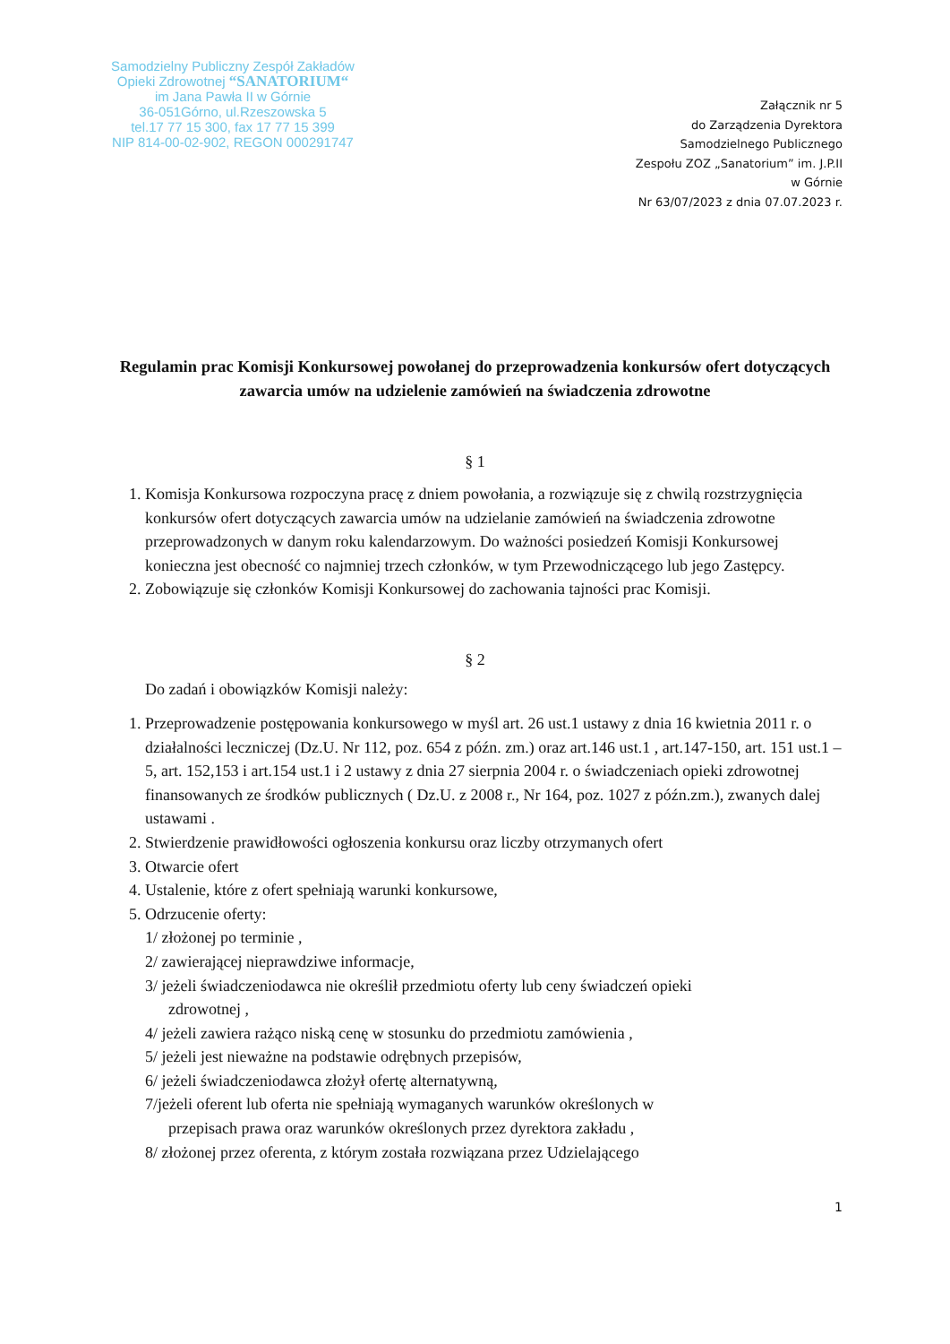Samodzielny Publiczny Zespół Zakładów
Opieki Zdrowotnej “SANATORIUM“
im Jana Pawła II w Górnie
36-051Górno, ul.Rzeszowska 5
tel.17 77 15 300, fax 17 77 15 399
NIP 814-00-02-902, REGON 000291747
Załącznik nr 5
do Zarządzenia Dyrektora
Samodzielnego Publicznego
Zespołu ZOZ „Sanatorium” im. J.P.II
w Górnie
Nr 63/07/2023 z dnia 07.07.2023 r.
Regulamin prac Komisji Konkursowej powołanej do przeprowadzenia konkursów ofert dotyczących zawarcia umów na udzielenie zamówień na świadczenia zdrowotne
§ 1
1. Komisja Konkursowa rozpoczyna pracę z dniem powołania, a rozwiązuje się z chwilą rozstrzygnięcia konkursów ofert dotyczących zawarcia umów na udzielanie zamówień na świadczenia zdrowotne przeprowadzonych w danym roku kalendarzowym. Do ważności posiedzeń Komisji Konkursowej konieczna jest obecność co najmniej trzech członków, w tym Przewodniczącego lub jego Zastępcy.
2. Zobowiązuje się członków Komisji Konkursowej do zachowania tajności prac Komisji.
§ 2
Do zadań i obowiązków Komisji należy:
1. Przeprowadzenie postępowania konkursowego w myśl art. 26 ust.1 ustawy z dnia 16 kwietnia 2011 r. o działalności leczniczej (Dz.U. Nr 112, poz. 654 z późn. zm.) oraz art.146 ust.1 , art.147-150, art. 151 ust.1 – 5, art. 152,153 i art.154 ust.1 i 2 ustawy z dnia 27 sierpnia 2004 r. o świadczeniach opieki zdrowotnej finansowanych ze środków publicznych ( Dz.U. z 2008 r., Nr 164, poz. 1027 z późn.zm.), zwanych dalej ustawami .
2. Stwierdzenie prawidłowości ogłoszenia konkursu oraz liczby otrzymanych ofert
3. Otwarcie ofert
4. Ustalenie, które z ofert spełniają warunki konkursowe,
5. Odrzucenie oferty:
1/ złożonej po terminie ,
2/ zawierającej nieprawdziwe informacje,
3/ jeżeli świadczeniodawca nie określił przedmiotu oferty lub ceny świadczeń opieki
zdrowotnej ,
4/ jeżeli zawiera rażąco niską cenę w stosunku do przedmiotu zamówienia ,
5/ jeżeli jest nieważne na podstawie odrębnych przepisów,
6/ jeżeli świadczeniodawca złożył ofertę alternatywną,
7/jeżeli oferent lub oferta nie spełniają wymaganych warunków określonych w
przepisach prawa oraz warunków określonych przez dyrektora zakładu ,
8/ złożonej przez oferenta, z którym została rozwiązana przez Udzielającego
1